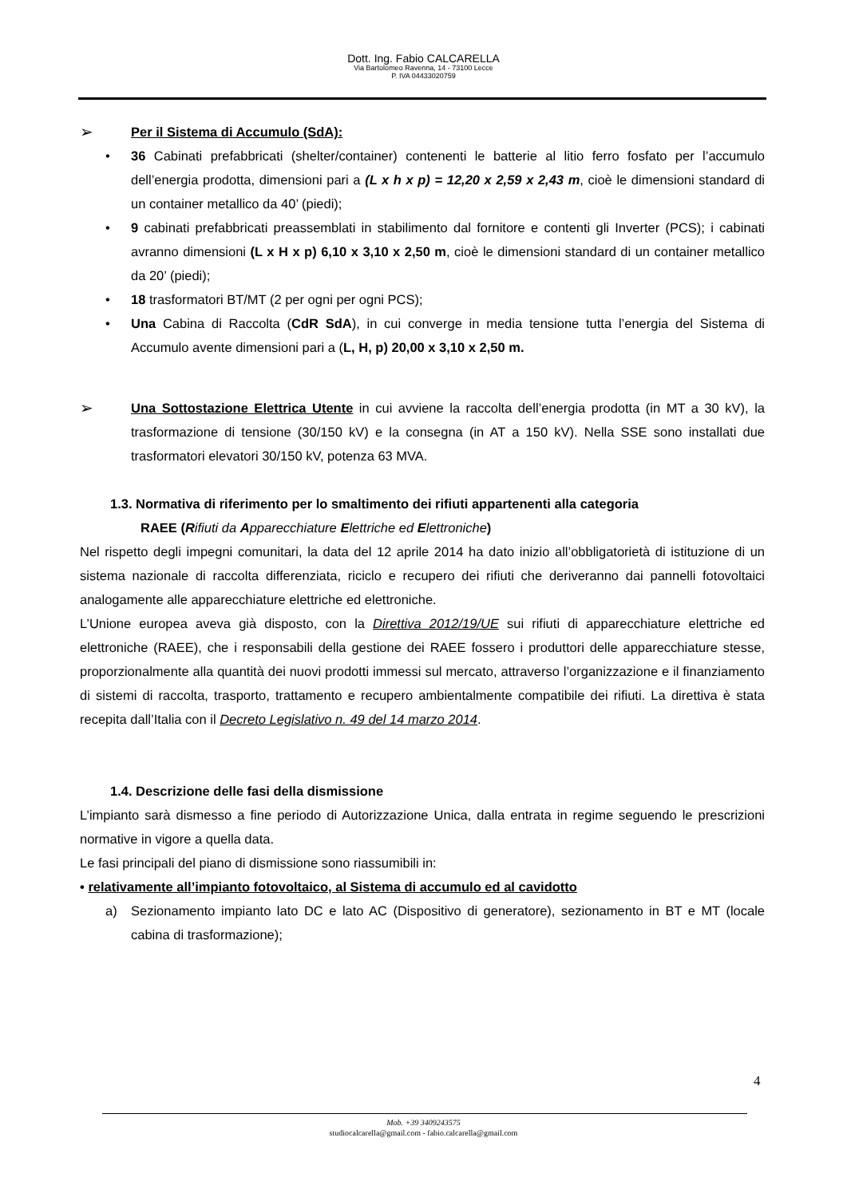Dott. Ing. Fabio CALCARELLA
Via Bartolomeo Ravenna, 14 - 73100 Lecce
P. IVA 04433020759
➢ Per il Sistema di Accumulo (SdA):
• 36 Cabinati prefabbricati (shelter/container) contenenti le batterie al litio ferro fosfato per l’accumulo dell’energia prodotta, dimensioni pari a (L x h x p) = 12,20 x 2,59 x 2,43 m, cioè le dimensioni standard di un container metallico da 40’ (piedi);
• 9 cabinati prefabbricati preassemblati in stabilimento dal fornitore e contenti gli Inverter (PCS); i cabinati avranno dimensioni (L x H x p) 6,10 x 3,10 x 2,50 m, cioè le dimensioni standard di un container metallico da 20’ (piedi);
• 18 trasformatori BT/MT (2 per ogni per ogni PCS);
• Una Cabina di Raccolta (CdR SdA), in cui converge in media tensione tutta l’energia del Sistema di Accumulo avente dimensioni pari a (L, H, p) 20,00 x 3,10 x 2,50 m.
➢
Una Sottostazione Elettrica Utente in cui avviene la raccolta dell’energia prodotta (in MT a 30 kV), la trasformazione di tensione (30/150 kV) e la consegna (in AT a 150 kV). Nella SSE sono installati due trasformatori elevatori 30/150 kV, potenza 63 MVA.
1.3. Normativa di riferimento per lo smaltimento dei rifiuti appartenenti alla categoria
RAEE (Rifiuti da Apparecchiature Elettriche ed Elettroniche)
Nel rispetto degli impegni comunitari, la data del 12 aprile 2014 ha dato inizio all’obbligatorietà di istituzione di un sistema nazionale di raccolta differenziata, riciclo e recupero dei rifiuti che deriveranno dai pannelli fotovoltaici analogamente alle apparecchiature elettriche ed elettroniche.
L’Unione europea aveva già disposto, con la Direttiva 2012/19/UE sui rifiuti di apparecchiature elettriche ed elettroniche (RAEE), che i responsabili della gestione dei RAEE fossero i produttori delle apparecchiature stesse, proporzionalmente alla quantità dei nuovi prodotti immessi sul mercato, attraverso l’organizzazione e il finanziamento di sistemi di raccolta, trasporto, trattamento e recupero ambientalmente compatibile dei rifiuti. La direttiva è stata recepita dall’Italia con il Decreto Legislativo n. 49 del 14 marzo 2014.
1.4. Descrizione delle fasi della dismissione
L’impianto sarà dismesso a fine periodo di Autorizzazione Unica, dalla entrata in regime seguendo le prescrizioni normative in vigore a quella data.
Le fasi principali del piano di dismissione sono riassumibili in:
• relativamente all’impianto fotovoltaico, al Sistema di accumulo ed al cavidotto
a) Sezionamento impianto lato DC e lato AC (Dispositivo di generatore), sezionamento in BT e MT (locale cabina di trasformazione);
4
Mob. +39 3409243575
studiocalcarella@gmail.com - fabio.calcarella@gmail.com